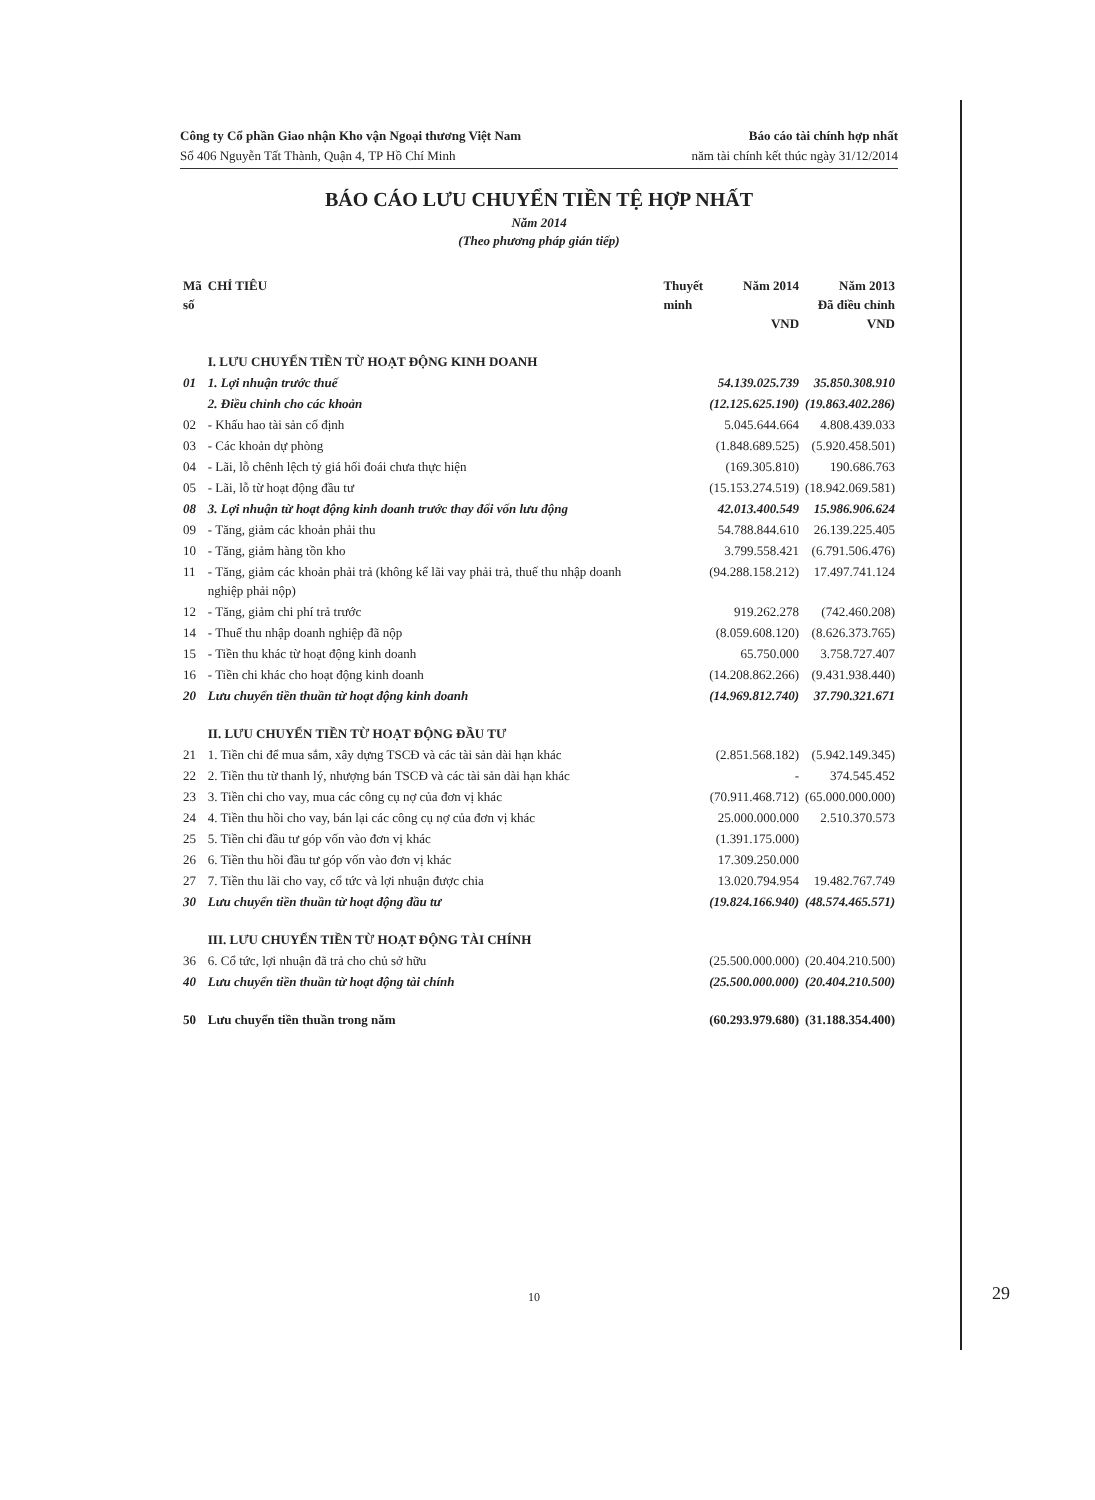Công ty Cổ phần Giao nhận Kho vận Ngoại thương Việt Nam
Số 406 Nguyễn Tất Thành, Quận 4, TP Hồ Chí Minh
Báo cáo tài chính hợp nhất
năm tài chính kết thúc ngày 31/12/2014
BÁO CÁO LƯU CHUYỂN TIỀN TỆ HỢP NHẤT
Năm 2014
(Theo phương pháp gián tiếp)
| Mã số | CHỈ TIÊU | Thuyết minh | Năm 2014 VND | Năm 2013 Đã điều chỉnh VND |
| --- | --- | --- | --- | --- |
| | I. LƯU CHUYỂN TIỀN TỪ HOẠT ĐỘNG KINH DOANH | | | |
| 01 | 1. Lợi nhuận trước thuế | | 54.139.025.739 | 35.850.308.910 |
| | 2. Điều chỉnh cho các khoản | | (12.125.625.190) | (19.863.402.286) |
| 02 | - Khấu hao tài sản cố định | | 5.045.644.664 | 4.808.439.033 |
| 03 | - Các khoản dự phòng | | (1.848.689.525) | (5.920.458.501) |
| 04 | - Lãi, lỗ chênh lệch tỷ giá hối đoái chưa thực hiện | | (169.305.810) | 190.686.763 |
| 05 | - Lãi, lỗ từ hoạt động đầu tư | | (15.153.274.519) | (18.942.069.581) |
| 08 | 3. Lợi nhuận từ hoạt động kinh doanh trước thay đổi vốn lưu động | | 42.013.400.549 | 15.986.906.624 |
| 09 | - Tăng, giảm các khoản phải thu | | 54.788.844.610 | 26.139.225.405 |
| 10 | - Tăng, giảm hàng tồn kho | | 3.799.558.421 | (6.791.506.476) |
| 11 | - Tăng, giảm các khoản phải trả (không kể lãi vay phải trả, thuế thu nhập doanh nghiệp phải nộp) | | (94.288.158.212) | 17.497.741.124 |
| 12 | - Tăng, giảm chi phí trả trước | | 919.262.278 | (742.460.208) |
| 14 | - Thuế thu nhập doanh nghiệp đã nộp | | (8.059.608.120) | (8.626.373.765) |
| 15 | - Tiền thu khác từ hoạt động kinh doanh | | 65.750.000 | 3.758.727.407 |
| 16 | - Tiền chi khác cho hoạt động kinh doanh | | (14.208.862.266) | (9.431.938.440) |
| 20 | Lưu chuyển tiền thuần từ hoạt động kinh doanh | | (14.969.812.740) | 37.790.321.671 |
| | II. LƯU CHUYỂN TIỀN TỪ HOẠT ĐỘNG ĐẦU TƯ | | | |
| 21 | 1. Tiền chi để mua sắm, xây dựng TSCĐ và các tài sản dài hạn khác | | (2.851.568.182) | (5.942.149.345) |
| 22 | 2. Tiền thu từ thanh lý, nhượng bán TSCĐ và các tài sản dài hạn khác | | - | 374.545.452 |
| 23 | 3. Tiền chi cho vay, mua các công cụ nợ của đơn vị khác | | (70.911.468.712) | (65.000.000.000) |
| 24 | 4. Tiền thu hồi cho vay, bán lại các công cụ nợ của đơn vị khác | | 25.000.000.000 | 2.510.370.573 |
| 25 | 5. Tiền chi đầu tư góp vốn vào đơn vị khác | | (1.391.175.000) | |
| 26 | 6. Tiền thu hồi đầu tư góp vốn vào đơn vị khác | | 17.309.250.000 | |
| 27 | 7. Tiền thu lãi cho vay, cổ tức và lợi nhuận được chia | | 13.020.794.954 | 19.482.767.749 |
| 30 | Lưu chuyển tiền thuần từ hoạt động đầu tư | | (19.824.166.940) | (48.574.465.571) |
| | III. LƯU CHUYỂN TIỀN TỪ HOẠT ĐỘNG TÀI CHÍNH | | | |
| 36 | 6. Cổ tức, lợi nhuận đã trả cho chủ sở hữu | | (25.500.000.000) | (20.404.210.500) |
| 40 | Lưu chuyển tiền thuần từ hoạt động tài chính | | (25.500.000.000) | (20.404.210.500) |
| 50 | Lưu chuyển tiền thuần trong năm | | (60.293.979.680) | (31.188.354.400) |
10 29